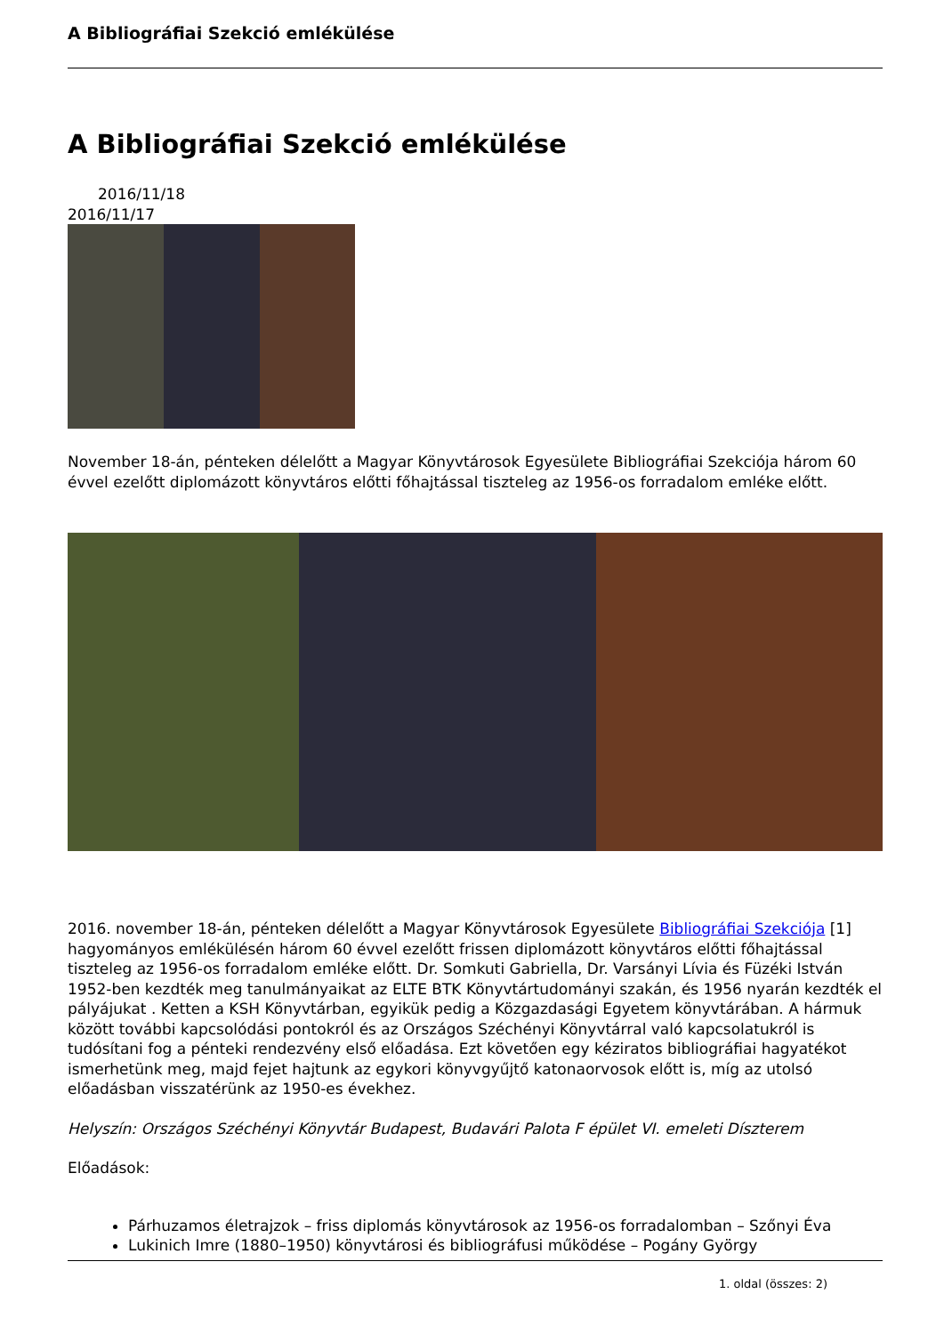A Bibliográfiai Szekció emlékülése
A Bibliográfiai Szekció emlékülése
2016/11/18
2016/11/17
November 18-án, pénteken délelőtt a Magyar Könyvtárosok Egyesülete Bibliográfiai Szekciója három 60 évvel ezelőtt diplomázott könyvtáros előtti főhajtással tiszteleg az 1956-os forradalom emléke előtt.
2016. november 18-án, pénteken délelőtt a Magyar Könyvtárosok Egyesülete Bibliográfiai Szekciója [1] hagyományos emlékülésén három 60 évvel ezelőtt frissen diplomázott könyvtáros előtti főhajtással tiszteleg az 1956-os forradalom emléke előtt. Dr. Somkuti Gabriella, Dr. Varsányi Lívia és Füzéki István 1952-ben kezdték meg tanulmányaikat az ELTE BTK Könyvtártudományi szakán, és 1956 nyarán kezdték el pályájukat . Ketten a KSH Könyvtárban, egyikük pedig a Közgazdasági Egyetem könyvtárában. A hármuk között további kapcsolódási pontokról és az Országos Széchényi Könyvtárral való kapcsolatukról is tudósítani fog a pénteki rendezvény első előadása. Ezt követően egy kéziratos bibliográfiai hagyatékot ismerhetünk meg, majd fejet hajtunk az egykori könyvgyűjtő katonaorvosok előtt is, míg az utolsó előadásban visszatérünk az 1950-es évekhez.
Helyszín: Országos Széchényi Könyvtár Budapest, Budavári Palota F épület VI. emeleti Díszterem
Előadások:
Párhuzamos életrajzok – friss diplomás könyvtárosok az 1956-os forradalomban – Szőnyi Éva
Lukinich Imre (1880–1950) könyvtárosi és bibliográfusi működése – Pogány György
1. oldal (összes: 2)